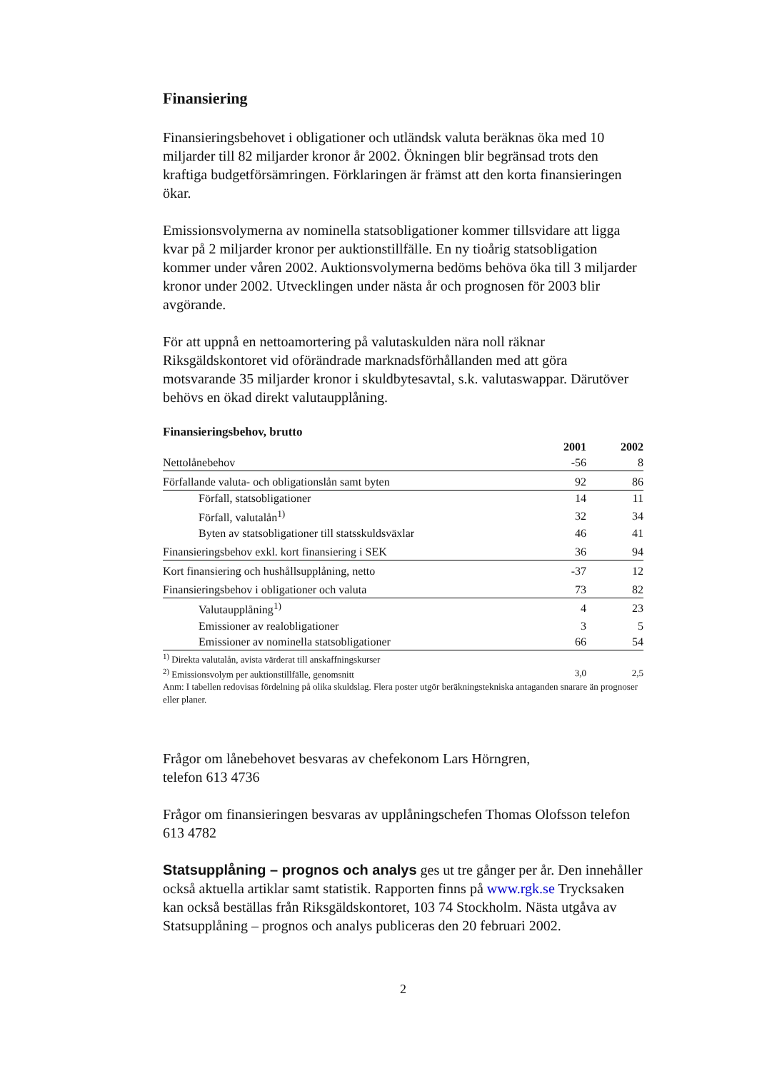Finansiering
Finansieringsbehovet i obligationer och utländsk valuta beräknas öka med 10 miljarder till 82 miljarder kronor år 2002. Ökningen blir begränsad trots den kraftiga budgetförsämringen. Förklaringen är främst att den korta finansieringen ökar.
Emissionsvolymerna av nominella statsobligationer kommer tillsvidare att ligga kvar på 2 miljarder kronor per auktionstillfälle. En ny tioårig statsobligation kommer under våren 2002. Auktionsvolymerna bedöms behöva öka till 3 miljarder kronor under 2002. Utvecklingen under nästa år och prognosen för 2003 blir avgörande.
För att uppnå en nettoamortering på valutaskulden nära noll räknar Riksgäldskontoret vid oförändrade marknadsförhållanden med att göra motsvarande 35 miljarder kronor i skuldbytesavtal, s.k. valutaswappar. Därutöver behövs en ökad direkt valutaupplåning.
Finansieringsbehov, brutto
| | 2001 | 2002 |
| --- | --- | --- |
| Nettolånebehov | -56 | 8 |
| Förfallande valuta- och obligationslån samt byten | 92 | 86 |
| Förfall, statsobligationer | 14 | 11 |
| Förfall, valutalån<sup>1)</sup> | 32 | 34 |
| Byten av statsobligationer till statsskuldsväxlar | 46 | 41 |
| Finansieringsbehov exkl. kort finansiering i SEK | 36 | 94 |
| Kort finansiering och hushållsupplåning, netto | -37 | 12 |
| Finansieringsbehov i obligationer och valuta | 73 | 82 |
| Valutaupplåning<sup>1)</sup> | 4 | 23 |
| Emissioner av realobligationer | 3 | 5 |
| Emissioner av nominella statsobligationer | 66 | 54 |
| <sup>1)</sup> Direkta valutalån, avista värderat till anskaffningskurser | | |
| <sup>2)</sup> Emissionsvolym per auktionstillfälle, genomsnitt | 3,0 | 2,5 |
Anm: I tabellen redovisas fördelning på olika skuldslag. Flera poster utgör beräkningstekniska antaganden snarare än prognoser eller planer.
Frågor om lånebehovet besvaras av chefekonom Lars Hörngren,
telefon 613 4736
Frågor om finansieringen besvaras av upplåningschefen Thomas Olofsson telefon 613 4782
Statsupplåning – prognos och analys ges ut tre gånger per år. Den innehåller också aktuella artiklar samt statistik. Rapporten finns på www.rgk.se Trycksaken kan också beställas från Riksgäldskontoret, 103 74 Stockholm. Nästa utgåva av Statsupplåning – prognos och analys publiceras den 20 februari 2002.
2